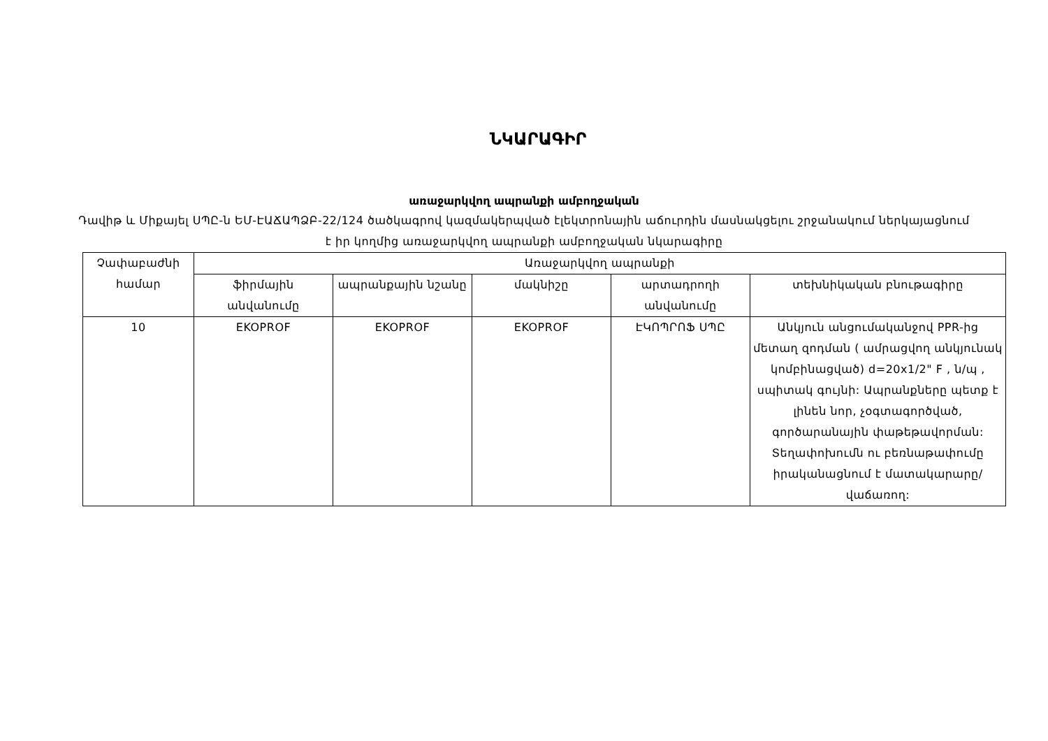ՆԿԱՐԱԳԻՐ
առաջարկվող ապրանքի ամբողջական
Դավիթ և Միքայել ՍՊԸ-ն ԵՄ-ԷԱՃԱՊՁԲ-22/124 ծածկագրով կազմակերպված էլեկտրոնային աճուրդին մասնակցելու շրջանակում ներկայացնում է իր կողմից առաջարկվող ապրանքի ամբողջական նկարագիրը
| Չափաբաժնի համար | Առաջարկվող ապրանքի | | | | |
| --- | --- | --- | --- | --- | --- |
| | ֆիրմային անվանումը | ապրանքային նշանը | մակնիշը | արտադրողի անվանումը | տեխնիկական բնութագիրը |
| 10 | EKOPROF | EKOPROF | EKOPROF | ԷԿՈՊՐՈՖ ՍՊԸ | Անկյուն անցումականջով PPR-ից մետաղ զոդման ( ամրացվող անկյունակ կոմբինացված) d=20x1/2" F , ն/պ , սպիտակ գույնի: Ապրանքները պետք է լինեն նոր, չօգտագործված, գործարանային փաթեթավորման: Տեղափոխումն ու բեռնաթափումը իրականացնում է մատակարարը/վաճառող: |